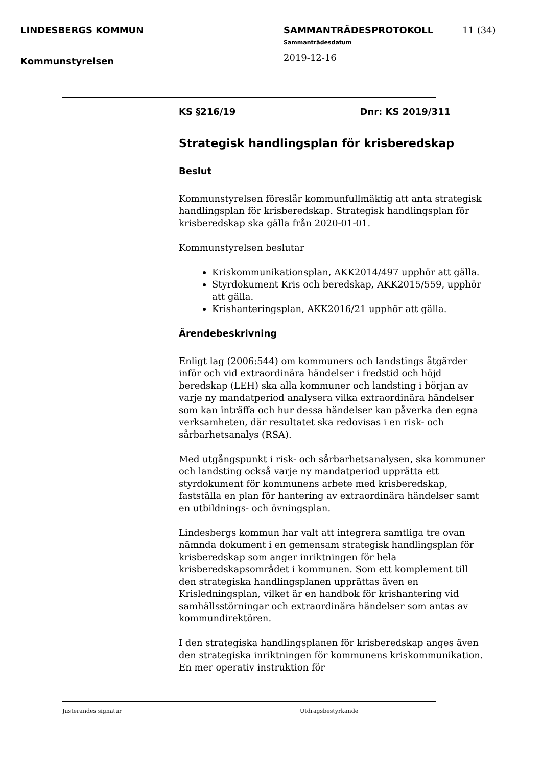LINDESBERGS KOMMUN
Kommunstyrelsen
SAMMANTRÄDESPROTOKOLL
Sammanträdesdatum
2019-12-16
11 (34)
KS §216/19 Dnr: KS 2019/311
Strategisk handlingsplan för krisberedskap
Beslut
Kommunstyrelsen föreslår kommunfullmäktig att anta strategisk handlingsplan för krisberedskap. Strategisk handlingsplan för krisberedskap ska gälla från 2020-01-01.
Kommunstyrelsen beslutar
Kriskommunikationsplan, AKK2014/497 upphör att gälla.
Styrdokument Kris och beredskap, AKK2015/559, upphör att gälla.
Krishanteringsplan, AKK2016/21 upphör att gälla.
Ärendebeskrivning
Enligt lag (2006:544) om kommuners och landstings åtgärder inför och vid extraordinära händelser i fredstid och höjd beredskap (LEH) ska alla kommuner och landsting i början av varje ny mandatperiod analysera vilka extraordinära händelser som kan inträffa och hur dessa händelser kan påverka den egna verksamheten, där resultatet ska redovisas i en risk- och sårbarhetsanalys (RSA).
Med utgångspunkt i risk- och sårbarhetsanalysen, ska kommuner och landsting också varje ny mandatperiod upprätta ett styrdokument för kommunens arbete med krisberedskap, fastställa en plan för hantering av extraordinära händelser samt en utbildnings- och övningsplan.
Lindesbergs kommun har valt att integrera samtliga tre ovan nämnda dokument i en gemensam strategisk handlingsplan för krisberedskap som anger inriktningen för hela krisberedskapsområdet i kommunen. Som ett komplement till den strategiska handlingsplanen upprättas även en Krisledningsplan, vilket är en handbok för krishantering vid samhällsstörningar och extraordinära händelser som antas av kommundirektören.
I den strategiska handlingsplanen för krisberedskap anges även den strategiska inriktningen för kommunens kriskommunikation. En mer operativ instruktion för
Justerandes signatur Utdragsbestyrkande